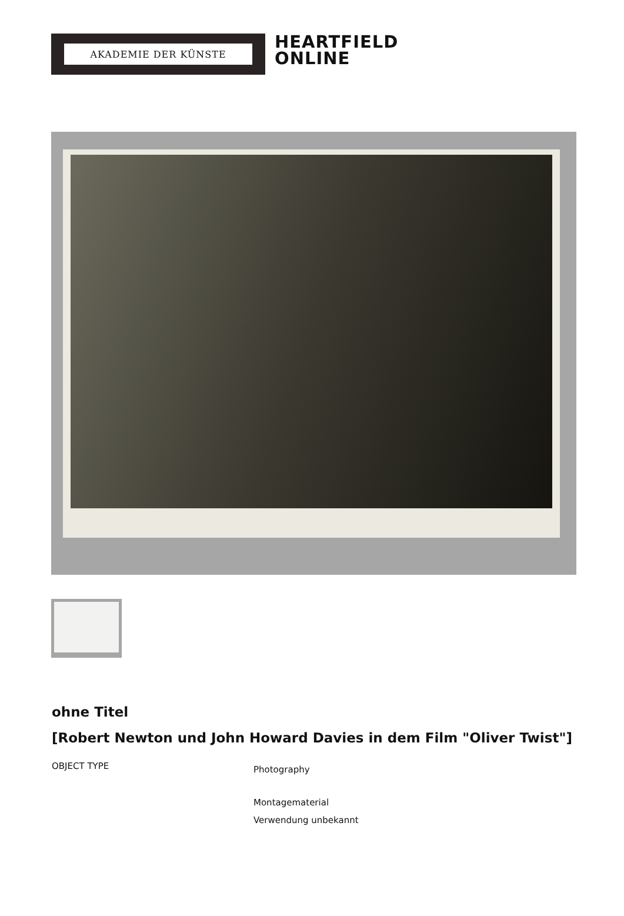AKADEMIE DER KÜNSTE
HEARTFIELD
ONLINE
ohne Titel
[Robert Newton und John Howard Davies in dem Film "Oliver Twist"]
OBJECT TYPE
Photography
Montagematerial
Verwendung unbekannt